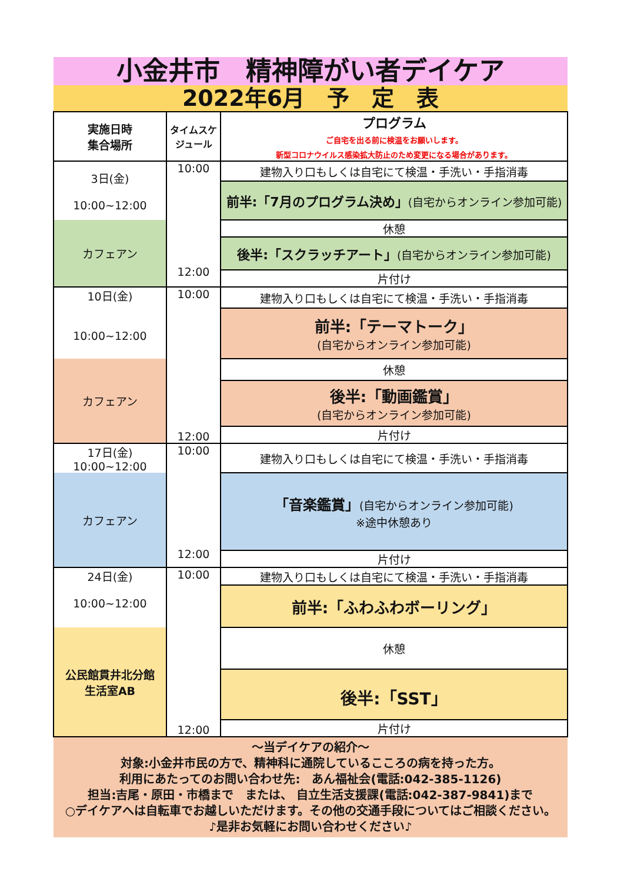小金井市　精神障がい者デイケア
2022年6月　予　定　表
| 実施日時 集合場所 | タイムスケジュール | プログラム ご自宅を出る前に検温をお願いします。 新型コロナウイルス感染拡大防止のため変更になる場合があります。 |
| --- | --- | --- |
| 3日(金) 10:00~12:00 | 10:00 12:00 | 建物入り口もしくは自宅にて検温・手洗い・手指消毒 |
| | | 前半:「7月のプログラム決め」 (自宅からオンライン参加可能) |
| カフェアン | | 休憩 |
| | | 後半:「スクラッチアート」 (自宅からオンライン参加可能) |
| | | 片付け |
| 10日(金) 10:00~12:00 | 10:00 12:00 | 建物入り口もしくは自宅にて検温・手洗い・手指消毒 |
| | | 前半:「テーマトーク」 (自宅からオンライン参加可能) |
| カフェアン | | 休憩 |
| | | 後半:「動画鑑賞」 (自宅からオンライン参加可能) |
| | | 片付け |
| 17日(金) 10:00~12:00 | 10:00 12:00 | 建物入り口もしくは自宅にて検温・手洗い・手指消毒 |
| カフェアン | | 「音楽鑑賞」 (自宅からオンライン参加可能) ※途中休憩あり |
| | | 片付け |
| 24日(金) 10:00~12:00 | 10:00 12:00 | 建物入り口もしくは自宅にて検温・手洗い・手指消毒 |
| | | 前半:「ふわふわボーリング」 |
| 公民館貫井北分館 生活室AB | | 休憩 |
| | | 後半:「SST」 |
| | | 片付け |
～当デイケアの紹介～
対象:小金井市民の方で、精神科に通院しているこころの病を持った方。
利用にあたってのお問い合わせ先:　あん福祉会(電話:042-385-1126)
担当:吉尾・原田・市橋まで　または、 自立生活支援課(電話:042-387-9841)まで
○デイケアへは自転車でお越しいただけます。その他の交通手段についてはご相談ください。
♪是非お気軽にお問い合わせください♪